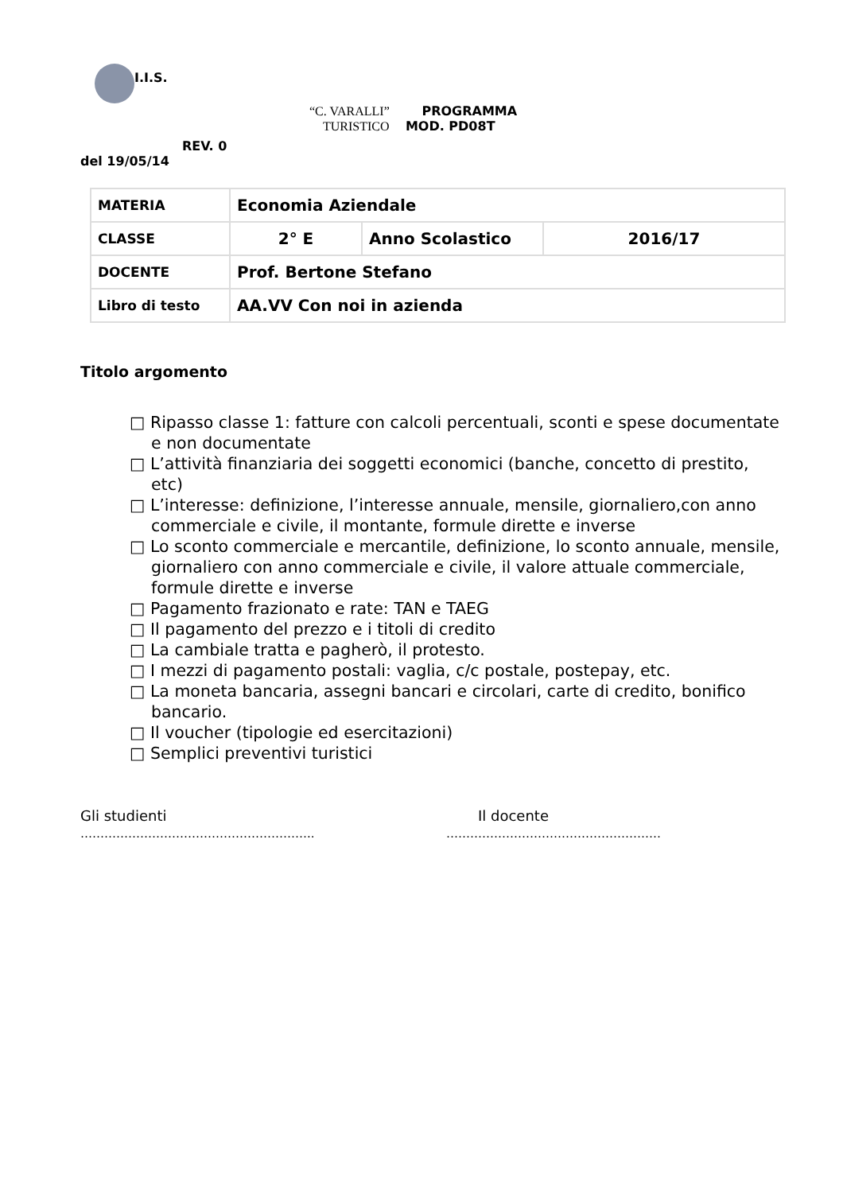I.I.S.
“C. VARALLI” PROGRAMMA
TURISTICO MOD. PD08T
REV. 0
del 19/05/14
| MATERIA | Economia Aziendale | | |
| CLASSE | 2° E | Anno Scolastico | 2016/17 |
| DOCENTE | Prof. Bertone Stefano | | |
| Libro di testo | AA.VV Con noi in azienda | | |
Titolo argomento
□ Ripasso classe 1: fatture con calcoli percentuali, sconti e spese documentate e non documentate
□ L’attività finanziaria dei soggetti economici (banche, concetto di prestito, etc)
□ L’interesse: definizione, l’interesse annuale, mensile, giornaliero,con anno commerciale e civile, il montante, formule dirette e inverse
□ Lo sconto commerciale e mercantile, definizione, lo sconto annuale, mensile, giornaliero con anno commerciale e civile, il valore attuale commerciale, formule dirette e inverse
□ Pagamento frazionato e rate: TAN e TAEG
□ Il pagamento del prezzo e i titoli di credito
□ La cambiale tratta e pagherò, il protesto.
□ I mezzi di pagamento postali: vaglia, c/c postale, postepay, etc.
□ La moneta bancaria, assegni bancari e circolari, carte di credito, bonifico bancario.
□ Il voucher (tipologie ed esercitazioni)
□ Semplici preventivi turistici
Gli studienti
…………………………………………………..
Il docente
………………………………………………